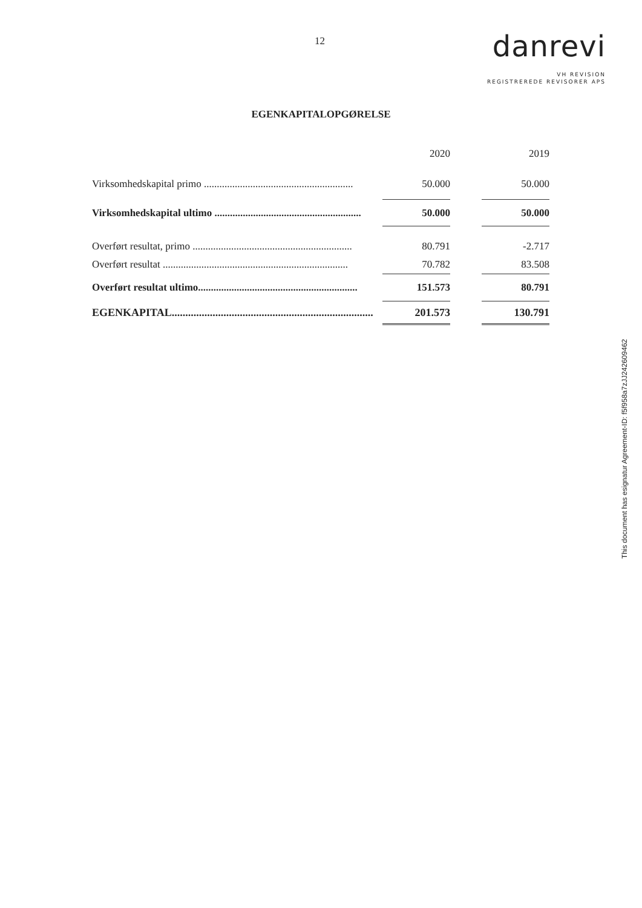12
danrevi
VH REVISION
REGISTREREDE REVISORER APS
EGENKAPITALOPGØRELSE
| | 2020 | | 2019 |
| Virksomhedskapital primo .......................................................... | 50.000 | | 50.000 |
| Virksomhedskapital ultimo ......................................................... | 50.000 | | 50.000 |
| Overført resultat, primo .............................................................. | 80.791 | | -2.717 |
| Overført resultat ........................................................................ | 70.782 | | 83.508 |
| Overført resultat ultimo.............................................................. | 151.573 | | 80.791 |
| EGENKAPITAL.......................................................................... | 201.573 | | 130.791 |
This document has esignatur Agreement-ID: f5f958a7zJJ242609462